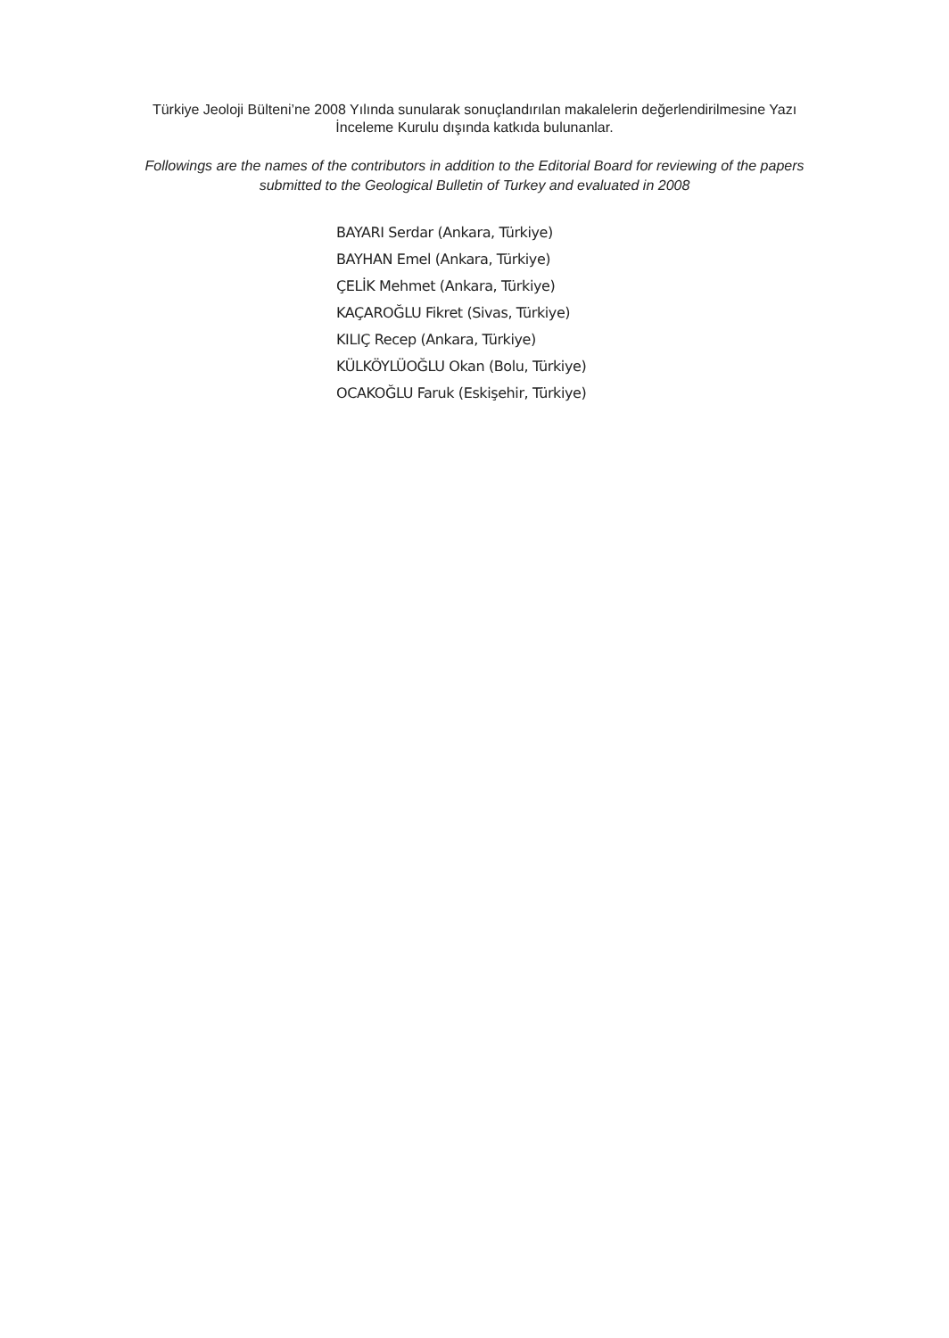Türkiye Jeoloji Bülteni’ne 2008 Yılında sunularak sonuçlandırılan makalelerin değerlendirilmesine Yazı
İnceleme Kurulu dışında katkıda bulunanlar.
Followings are the names of the contributors in addition to the Editorial Board for reviewing of the papers
submitted to the Geological Bulletin of Turkey and evaluated in 2008
BAYARI Serdar (Ankara, Türkiye)
BAYHAN Emel (Ankara, Türkiye)
ÇELİK Mehmet (Ankara, Türkiye)
KAÇAROĞLU Fikret (Sivas, Türkiye)
KILIÇ Recep (Ankara, Türkiye)
KÜLKÖYLÜOĞLU Okan (Bolu, Türkiye)
OCAKOĞLU Faruk (Eskişehir, Türkiye)